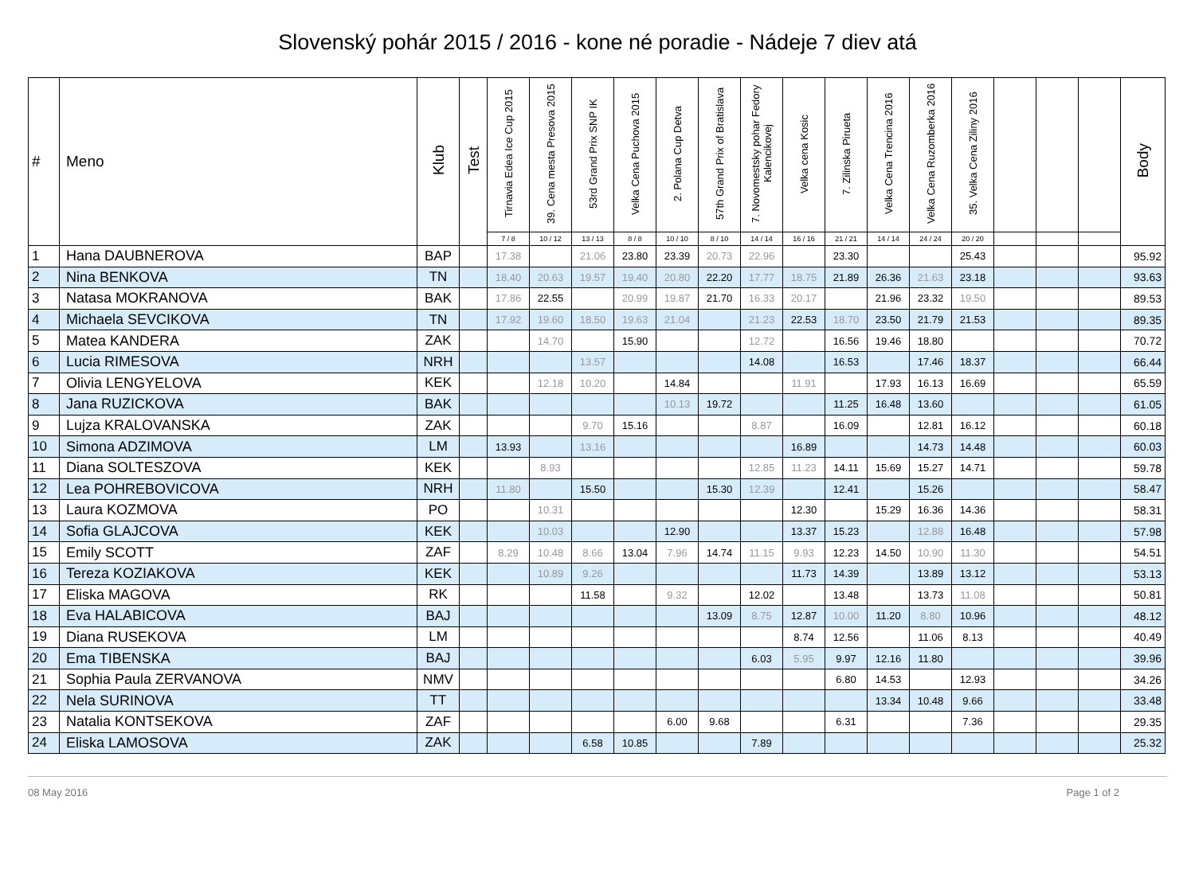Slovenský pohár 2015 / 2016 - kone né poradie - Nádeje 7 diev atá
| # | Meno | Klub | Test | Tirnavia Edea Ice Cup 2015 | 39. Cena mesta Presova 2015 | 53rd Grand Prix SNP IK | Velka Cena Puchova 2015 | 2. Polana Cup Detva | 57th Grand Prix of Bratislava | 7. Novomestsky pohar Fedory Kalencikovej | Velka cena Kosic | 7. Zilinska Pirueta | Velka Cena Trencina 2016 | Velka Cena Ruzomberka 2016 | 35. Velka Cena Ziliny 2016 | | | | Body |
| --- | --- | --- | --- | --- | --- | --- | --- | --- | --- | --- | --- | --- | --- | --- | --- | --- | --- | --- | --- |
| | | | | 7 / 8 | 10 / 12 | 13 / 13 | 8 / 8 | 10 / 10 | 8 / 10 | 14 / 14 | 16 / 16 | 21 / 21 | 14 / 14 | 24 / 24 | 20 / 20 | | | | |
| 1 | Hana DAUBNEROVA | BAP | | 17.38 | | 21.06 | 23.80 | 23.39 | 20.73 | 22.96 | | 23.30 | | | 25.43 | | | | 95.92 |
| 2 | Nina BENKOVA | TN | | 18.40 | 20.63 | 19.57 | 19.40 | 20.80 | 22.20 | 17.77 | 18.75 | 21.89 | 26.36 | 21.63 | 23.18 | | | | 93.63 |
| 3 | Natasa MOKRANOVA | BAK | | 17.86 | 22.55 | | 20.99 | 19.87 | 21.70 | 16.33 | 20.17 | | 21.96 | 23.32 | 19.50 | | | | 89.53 |
| 4 | Michaela SEVCIKOVA | TN | | 17.92 | 19.60 | 18.50 | 19.63 | 21.04 | | 21.23 | 22.53 | 18.70 | 23.50 | 21.79 | 21.53 | | | | 89.35 |
| 5 | Matea KANDERA | ZAK | | | 14.70 | | 15.90 | | | 12.72 | | 16.56 | 19.46 | 18.80 | | | | | 70.72 |
| 6 | Lucia RIMESOVA | NRH | | | | 13.57 | | | | 14.08 | | 16.53 | | 17.46 | 18.37 | | | | 66.44 |
| 7 | Olivia LENGYELOVA | KEK | | | 12.18 | 10.20 | | 14.84 | | | 11.91 | | 17.93 | 16.13 | 16.69 | | | | 65.59 |
| 8 | Jana RUZICKOVA | BAK | | | | | | 10.13 | 19.72 | | | 11.25 | 16.48 | 13.60 | | | | | 61.05 |
| 9 | Lujza KRALOVANSKA | ZAK | | | | 9.70 | 15.16 | | | 8.87 | | 16.09 | | 12.81 | 16.12 | | | | 60.18 |
| 10 | Simona ADZIMOVA | LM | | 13.93 | | 13.16 | | | | | 16.89 | | | 14.73 | 14.48 | | | | 60.03 |
| 11 | Diana SOLTESZOVA | KEK | | | 8.93 | | | | | 12.85 | 11.23 | 14.11 | 15.69 | 15.27 | 14.71 | | | | 59.78 |
| 12 | Lea POHREBOVICOVA | NRH | | 11.80 | | 15.50 | | | 15.30 | 12.39 | | 12.41 | | 15.26 | | | | | 58.47 |
| 13 | Laura KOZMOVA | PO | | | 10.31 | | | | | | 12.30 | | 15.29 | 16.36 | 14.36 | | | | 58.31 |
| 14 | Sofia GLAJCOVA | KEK | | | 10.03 | | | 12.90 | | | 13.37 | 15.23 | | 12.88 | 16.48 | | | | 57.98 |
| 15 | Emily SCOTT | ZAF | | 8.29 | 10.48 | 8.66 | 13.04 | 7.96 | 14.74 | 11.15 | 9.93 | 12.23 | 14.50 | 10.90 | 11.30 | | | | 54.51 |
| 16 | Tereza KOZIAKOVA | KEK | | | 10.89 | 9.26 | | | | | 11.73 | 14.39 | | 13.89 | 13.12 | | | | 53.13 |
| 17 | Eliska MAGOVA | RK | | | | 11.58 | | 9.32 | | 12.02 | | 13.48 | | 13.73 | 11.08 | | | | 50.81 |
| 18 | Eva HALABICOVA | BAJ | | | | | | | 13.09 | 8.75 | 12.87 | 10.00 | 11.20 | 8.80 | 10.96 | | | | 48.12 |
| 19 | Diana RUSEKOVA | LM | | | | | | | | | 8.74 | 12.56 | | 11.06 | 8.13 | | | | 40.49 |
| 20 | Ema TIBENSKA | BAJ | | | | | | | | 6.03 | 5.95 | 9.97 | 12.16 | 11.80 | | | | | 39.96 |
| 21 | Sophia Paula ZERVANOVA | NMV | | | | | | | | | | 6.80 | 14.53 | | 12.93 | | | | 34.26 |
| 22 | Nela SURINOVA | TT | | | | | | | | | | | 13.34 | 10.48 | 9.66 | | | | 33.48 |
| 23 | Natalia KONTSEKOVA | ZAF | | | | | | 6.00 | 9.68 | | | 6.31 | | | 7.36 | | | | 29.35 |
| 24 | Eliska LAMOSOVA | ZAK | | | | 6.58 | 10.85 | | | 7.89 | | | | | | | | | 25.32 |
08 May 2016 Page 1 of 2